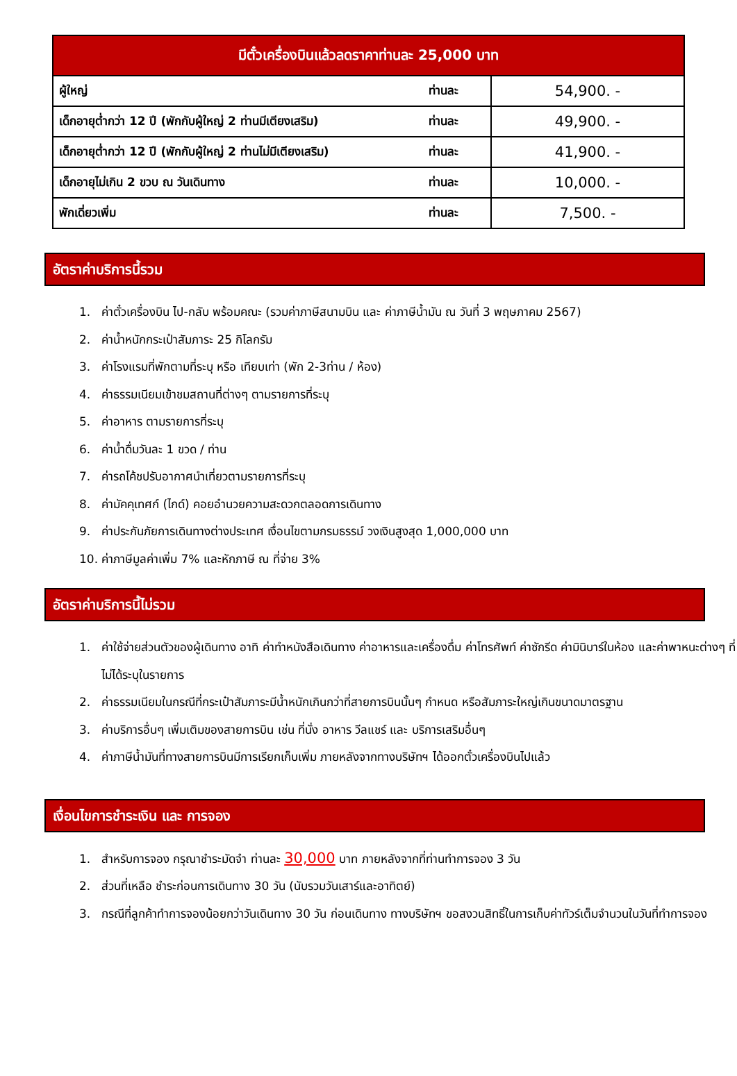| มีตั๋วเครื่องบินแล้วลดราคาท่านละ 25,000 บาท | | |
| --- | --- | --- |
| ผู้ใหญ่ | ท่านละ | 54,900. - |
| เด็กอายุต่ำกว่า 12 ปี (พักกับผู้ใหญ่ 2 ท่านมีเตียงเสริม) | ท่านละ | 49,900. - |
| เด็กอายุต่ำกว่า 12 ปี (พักกับผู้ใหญ่ 2 ท่านไม่มีเตียงเสริม) | ท่านละ | 41,900. - |
| เด็กอายุไม่เกิน 2 ขวบ ณ วันเดินทาง | ท่านละ | 10,000. - |
| พักเดี่ยวเพิ่ม | ท่านละ | 7,500. - |
อัตราค่าบริการนี้รวม
1. ค่าตั๋วเครื่องบิน ไป-กลับ พร้อมคณะ (รวมค่าภาษีสนามบิน และ ค่าภาษีน้ำมัน ณ วันที่ 3 พฤษภาคม 2567)
2. ค่าน้ำหนักกระเป๋าสัมภาระ 25 กิโลกรัม
3. ค่าโรงแรมที่พักตามที่ระบุ หรือ เทียบเท่า (พัก 2-3ท่าน / ห้อง)
4. ค่าธรรมเนียมเข้าชมสถานที่ต่างๆ ตามรายการที่ระบุ
5. ค่าอาหาร ตามรายการที่ระบุ
6. ค่าน้ำดื่มวันละ 1 ขวด / ท่าน
7. ค่ารถโค้ชปรับอากาศนำเที่ยวตามรายการที่ระบุ
8. ค่ามัคคุเทศก์ (ไกด์) คอยอำนวยความสะดวกตลอดการเดินทาง
9. ค่าประกันภัยการเดินทางต่างประเทศ เงื่อนไขตามกรมธรรม์ วงเงินสูงสุด 1,000,000 บาท
10. ค่าภาษีมูลค่าเพิ่ม 7% และหักภาษี ณ ที่จ่าย 3%
อัตราค่าบริการนี้ไม่รวม
1. ค่าใช้จ่ายส่วนตัวของผู้เดินทาง อาทิ ค่าทำหนังสือเดินทาง ค่าอาหารและเครื่องดื่ม ค่าโทรศัพท์ ค่าซักรีด ค่ามินิบาร์ในห้อง และค่าพาหนะต่างๆ ที่ไม่ได้ระบุในรายการ
2. ค่าธรรมเนียมในกรณีที่กระเป๋าสัมภาระมีน้ำหนักเกินกว่าที่สายการบินนั้นๆ กำหนด หรือสัมภาระใหญ่เกินขนาดมาตรฐาน
3. ค่าบริการอื่นๆ เพิ่มเติมของสายการบิน เช่น ที่นั่ง อาหาร วีลแชร์ และ บริการเสริมอื่นๆ
4. ค่าภาษีน้ำมันที่ทางสายการบินมีการเรียกเก็บเพิ่ม ภายหลังจากทางบริษัทฯ ได้ออกตั๋วเครื่องบินไปแล้ว
เงื่อนไขการชำระเงิน และ การจอง
1. สำหรับการจอง กรุณาชำระมัดจำ ท่านละ 30,000 บาท ภายหลังจากที่ท่านทำการจอง 3 วัน
2. ส่วนที่เหลือ ชำระก่อนการเดินทาง 30 วัน (นับรวมวันเสาร์และอาทิตย์)
3. กรณีที่ลูกค้าทำการจองน้อยกว่าวันเดินทาง 30 วัน ก่อนเดินทาง ทางบริษัทฯ ขอสงวนสิทธิ์ในการเก็บค่าทัวร์เต็มจำนวนในวันที่ทำการจอง